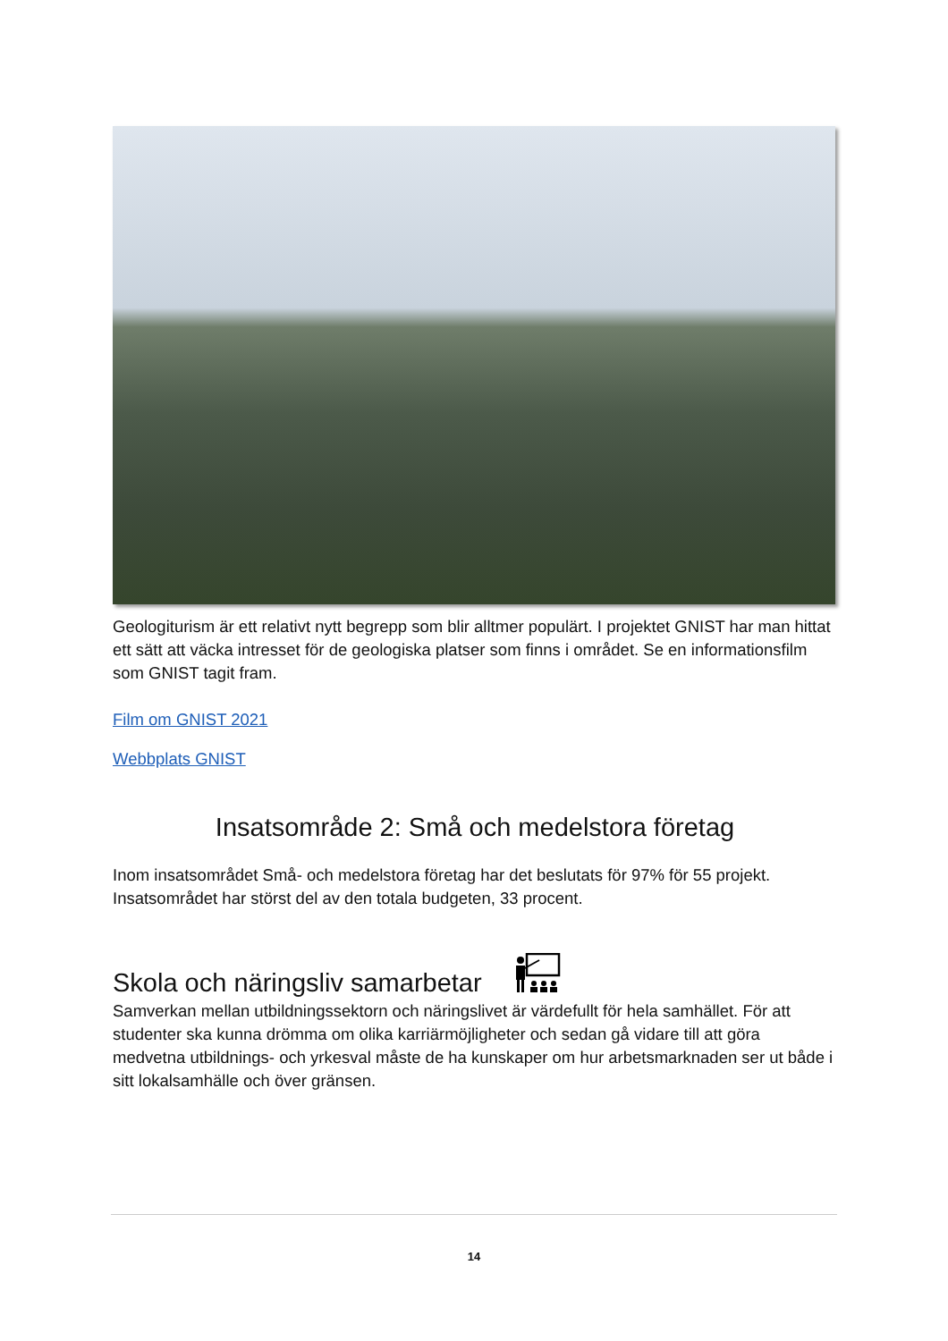Geologiturism är ett relativt nytt begrepp som blir alltmer populärt. I projektet GNIST har man hittat ett sätt att väcka intresset för de geologiska platser som finns i området. Se en informationsfilm som GNIST tagit fram.
Film om GNIST 2021
Webbplats GNIST
Insatsområde 2: Små och medelstora företag
Inom insatsområdet Små- och medelstora företag har det beslutats för 97% för 55 projekt. Insatsområdet har störst del av den totala budgeten, 33 procent.
Skola och näringsliv samarbetar
Samverkan mellan utbildningssektorn och näringslivet är värdefullt för hela samhället. För att studenter ska kunna drömma om olika karriärmöjligheter och sedan gå vidare till att göra medvetna utbildnings- och yrkesval måste de ha kunskaper om hur arbetsmarknaden ser ut både i sitt lokalsamhälle och över gränsen.
14